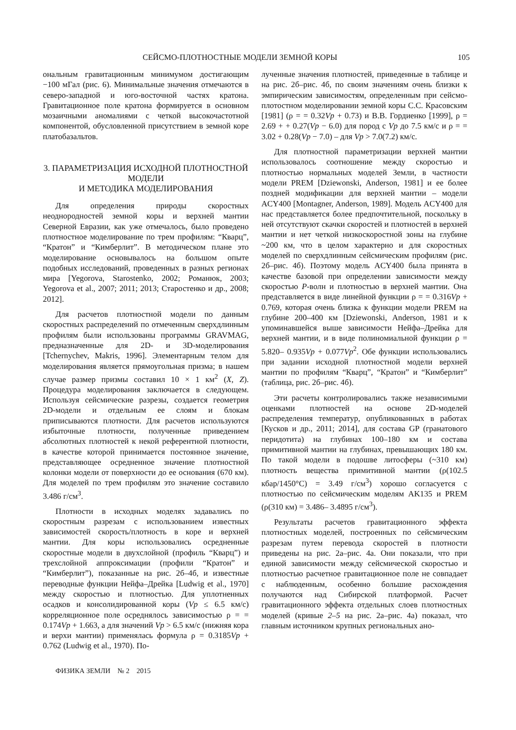СЕЙСМО-ПЛОТНОСТНЫЕ МОДЕЛИ ЗЕМНОЙ КОРЫ 105
ональным гравитационным минимумом достигающим −100 мГал (рис. 6). Минимальные значения отмечаются в северо-западной и юго-восточной частях кратона. Гравитационное поле кратона формируется в основном мозаичными аномалиями с четкой высокочастотной компонентой, обусловленной присутствием в земной коре платобазальтов.
3. ПАРАМЕТРИЗАЦИЯ ИСХОДНОЙ ПЛОТНОСТНОЙ МОДЕЛИ
И МЕТОДИКА МОДЕЛИРОВАНИЯ
Для определения природы скоростных неоднородностей земной коры и верхней мантии Северной Евразии, как уже отмечалось, было проведено плотностное моделирование по трем профилям: “Кварц”, “Кратон” и “Кимберлит”. В методическом плане это моделирование основывалось на большом опыте подобных исследований, проведенных в разных регионах мира [Yegorova, Starostenko, 2002; Романюк, 2003; Yegorova et al., 2007; 2011; 2013; Старостенко и др., 2008; 2012].
Для расчетов плотностной модели по данным скоростных распределений по отмеченным сверхдлинным профилям были использованы программы GRAVMAG, предназначенные для 2D- и 3D-моделирования [Tchernychev, Makris, 1996]. Элементарным телом для моделирования является прямоугольная призма; в нашем случае размер призмы составил 10 × 1 км<sup>2</sup> (X, Z). Процедура моделирования заключается в следующем. Используя сейсмические разрезы, создается геометрия 2D-модели и отдельным ее слоям и блокам приписываются плотности. Для расчетов используются избыточные плотности, полученные приведением абсолютных плотностей к некой референтной плотности, в качестве которой принимается постоянное значение, представляющее осредненное значение плотностной колонки модели от поверхности до ее основания (670 км). Для моделей по трем профилям это значение составило 3.486 г/см<sup>3</sup>.
Плотности в исходных моделях задавались по скоростным разрезам с использованием известных зависимостей скорость/плотность в коре и верхней мантии. Для коры использовались осредненные скоростные модели в двухслойной (профиль “Кварц”) и трехслойной аппроксимации (профили “Кратон” и “Кимберлит”), показанные на рис. 2б–4б, и известные переводные функции Нейфа–Дрейка [Ludwig et al., 1970] между скоростью и плотностью. Для уплотненных осадков и консолидированной коры (Vp ≤ 6.5 км/с) корреляционное поле осреднялось зависимостью ρ = = 0.174Vp + 1.663, а для значений Vp > 6.5 км/с (нижняя кора и верхи мантии) применялась формула ρ = 0.3185Vp + 0.762 (Ludwig et al., 1970). По-
лученные значения плотностей, приведенные в таблице и на рис. 2б–рис. 4б, по своим значениям очень близки к эмпирическим зависимостям, определенным при сейсмо-плотостном моделировании земной коры С.С. Красовским [1981] (ρ = = 0.32Vp + 0.73) и В.В. Гордиенко [1999], ρ = 2.69 + + 0.27(Vp − 6.0) для пород с Vp до 7.5 км/с и ρ = = 3.02 + 0.28(Vp − 7.0) – для Vp > 7.0(7.2) км/с.
Для плотностной параметризации верхней мантии использовалось соотношение между скоростью и плотностью нормальных моделей Земли, в частности модели PREM [Dziewonski, Anderson, 1981] и ее более поздней модификации для верхней мантии – модели ACY400 [Montagner, Anderson, 1989]. Модель ACY400 для нас представляется более предпочтительной, поскольку в ней отсутствуют скачки скоростей и плотностей в верхней мантии и нет четкой низкоскоростной зоны на глубине ~200 км, что в целом характерно и для скоростных моделей по сверхдлинным сейсмическим профилям (рис. 2б–рис. 4б). Поэтому модель ACY400 была принята в качестве базовой при определении зависимости между скоростью P-волн и плотностью в верхней мантии. Она представляется в виде линейной функции ρ = = 0.316Vp + 0.769, которая очень близка к функции модели PREM на глубине 200–400 км [Dziewonski, Anderson, 1981 и к упоминавшейся выше зависимости Нейфа–Дрейка для верхней мантии, и в виде полиномиальной функции ρ = 5.820– 0.935Vp + 0.077Vp<sup>2</sup>. Обе функции использовались при задании исходной плотностной модели верхней мантии по профилям “Кварц”, “Кратон” и “Кимберлит” (таблица, рис. 2б–рис. 4б).
Эти расчеты контролировались также независимыми оценками плотностей на основе 2D-моделей распределения температур, опубликованных в работах [Кусков и др., 2011; 2014], для состава GP (гранатового перидотита) на глубинах 100–180 км и состава примитивной мантии на глубинах, превышающих 180 км. По такой модели в подошве литосферы (~310 км) плотность вещества примитивной мантии (ρ(102.5 кбар/1450°C) = 3.49 г/см<sup>3</sup>) хорошо согласуется с плотностью по сейсмическим моделям AK135 и PREM (ρ(310 км) = 3.486– 3.4895 г/см<sup>3</sup>).
Результаты расчетов гравитационного эффекта плотностных моделей, построенных по сейсмическим разрезам путем перевода скоростей в плотности приведены на рис. 2а–рис. 4а. Они показали, что при единой зависимости между сейсмической скоростью и плотностью расчетное гравитационное поле не совпадает с наблюденным, особенно большие расхождения получаются над Сибирской платформой. Расчет гравитационного эффекта отдельных слоев плотностных моделей (кривые 2–5 на рис. 2а–рис. 4а) показал, что главным источником крупных региональных ано-
ФИЗИКА ЗЕМЛИ № 2 2015